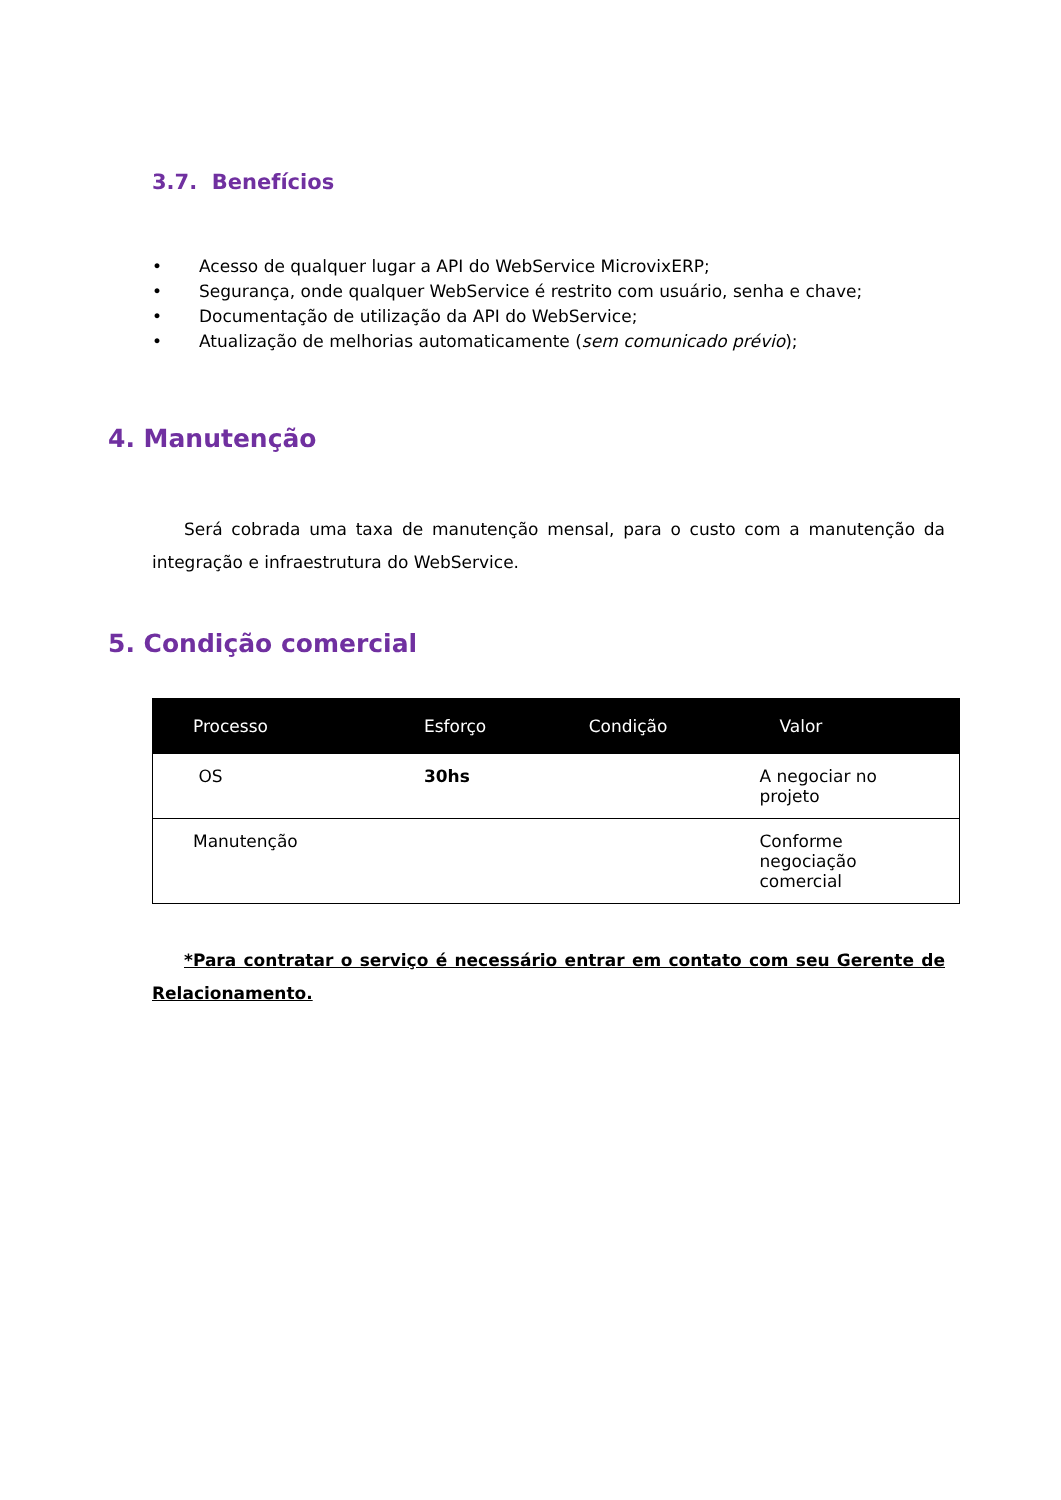3.7. Benefícios
• Acesso de qualquer lugar a API do WebService MicrovixERP;
• Segurança, onde qualquer WebService é restrito com usuário, senha e chave;
• Documentação de utilização da API do WebService;
• Atualização de melhorias automaticamente (sem comunicado prévio);
4. Manutenção
Será cobrada uma taxa de manutenção mensal, para o custo com a manutenção da integração e infraestrutura do WebService.
5. Condição comercial
| Processo | Esforço | Condição | Valor |
| --- | --- | --- | --- |
| OS | 30hs | | A negociar no projeto |
| Manutenção | | | Conforme negociação comercial |
*Para contratar o serviço é necessário entrar em contato com seu Gerente de Relacionamento.